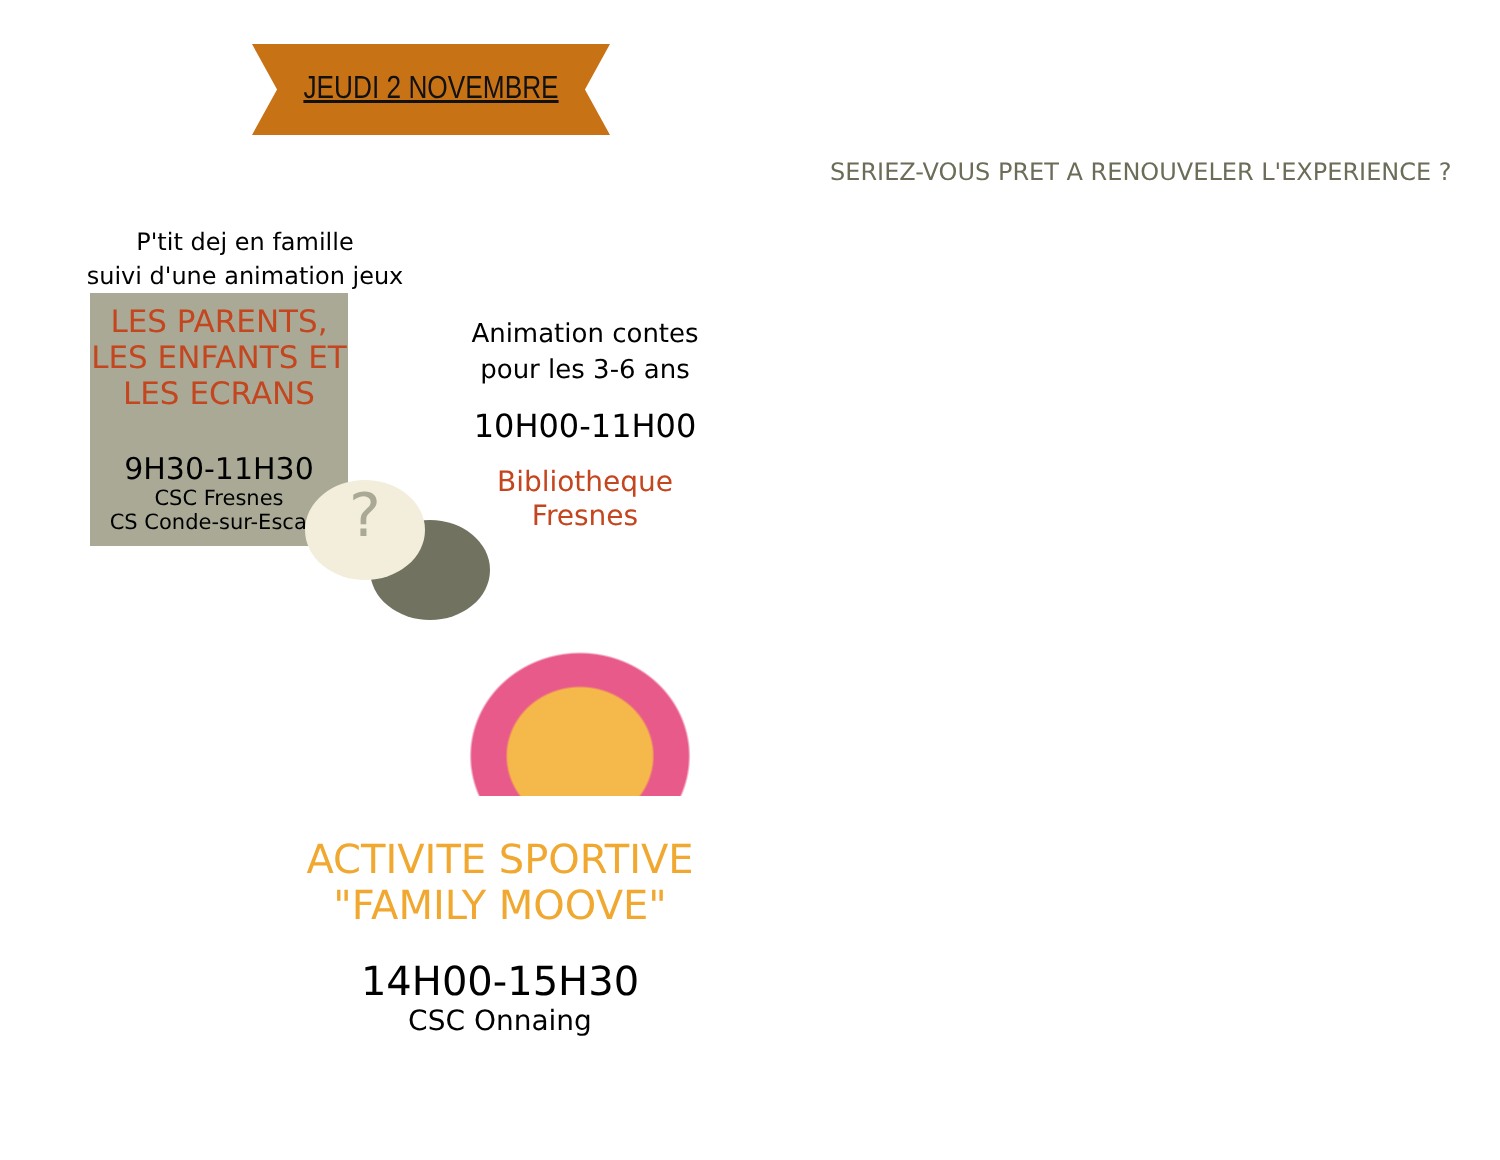JEUDI 2 NOVEMBRE
P'tit dej en famille
suivi d'une animation jeux
LES PARENTS,
LES ENFANTS ET
LES ECRANS
9H30-11H30
CSC Fresnes
CS Conde-sur-Escaut
Animation contes
pour les 3-6 ans
10H00-11H00
Bibliotheque
Fresnes
ACTIVITE SPORTIVE
"FAMILY MOOVE"
14H00-15H30
CSC Onnaing
?
SERIEZ-VOUS PRET A RENOUVELER L'EXPERIENCE ?